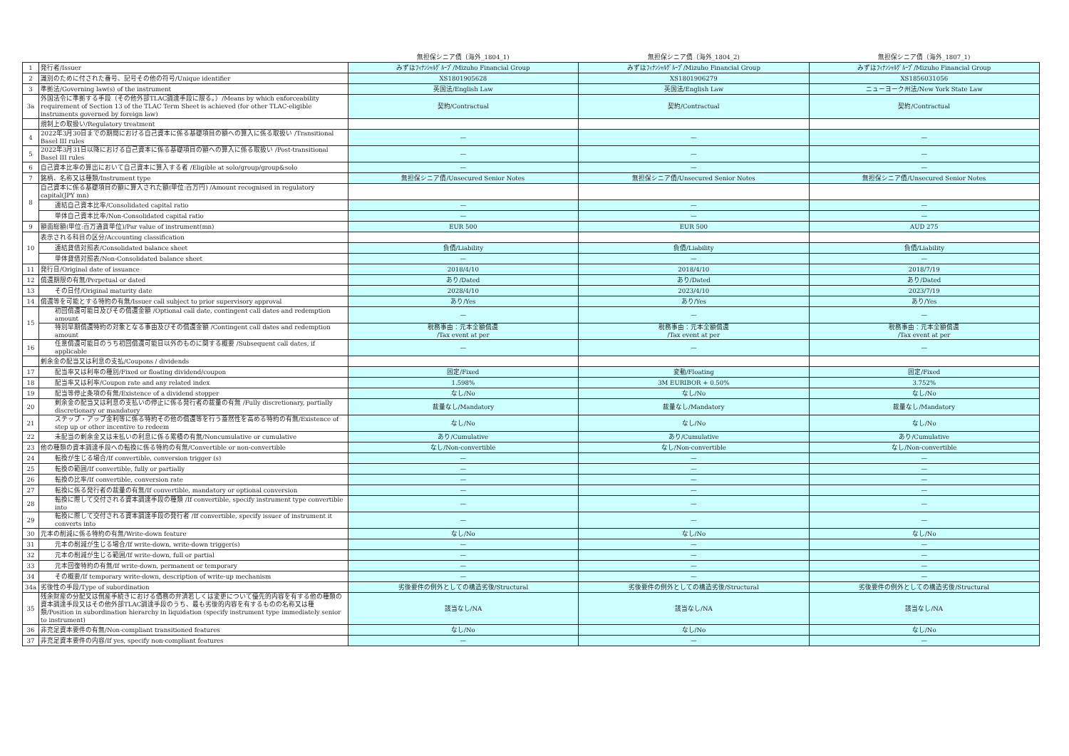| | | 無担保シニア債（海外_1804_1) | 無担保シニア債（海外_1804_2) | 無担保シニア債（海外_1807_1) |
| --- | --- | --- | --- | --- |
| 1 | 発行者/Issuer | みずほﾌｨﾅﾝｼｬﾙｸﾞﾙｰﾌﾟ/Mizuho Financial Group | みずほﾌｨﾅﾝｼｬﾙｸﾞﾙｰﾌﾟ/Mizuho Financial Group | みずほﾌｨﾅﾝｼｬﾙｸﾞﾙｰﾌﾟ/Mizuho Financial Group |
| 2 | 識別のために付された番号、記号その他の符号/Unique identifier | XS1801905628 | XS1801906279 | XS1856031056 |
| 3 | 準拠法/Governing law(s) of the instrument | 英国法/English Law | 英国法/English Law | ニューヨーク州法/New York State Law |
| 3a | 外国法令に準拠する手段（その他外部TLAC調達手段に限る。）/Means by which enforceability requirement of Section 13 of the TLAC Term Sheet is achieved (for other TLAC-eligible instruments governed by foreign law) | 契約/Contractual | 契約/Contractual | 契約/Contractual |
| | 規制上の取扱い/Regulatory treatment | | | |
| 4 | 2022年3月30日までの期間における自己資本に係る基礎項目の額への算入に係る取扱い /Transitional Basel III rules | — | — | — |
| 5 | 2022年3月31日以降における自己資本に係る基礎項目の額への算入に係る取扱い /Post-transitional Basel III rules | — | — | — |
| 6 | 自己資本比率の算出において自己資本に算入する者 /Eligible at solo/group/group&solo | — | — | — |
| 7 | 銘柄、名称又は種類/Instrument type | 無担保シニア債/Unsecured Senior Notes | 無担保シニア債/Unsecured Senior Notes | 無担保シニア債/Unsecured Senior Notes |
| 8 | 自己資本に係る基礎項目の額に算入された額(単位:百万円) /Amount recognised in regulatory capital(JPY mn) | | | |
| | 連結自己資本比率/Consolidated capital ratio | — | — | — |
| | 単体自己資本比率/Non-Consolidated capital ratio | — | — | — |
| 9 | 額面総額(単位:百万通貨単位)/Par value of instrument(mn) | EUR 500 | EUR 500 | AUD 275 |
| 10 | 表示される科目の区分/Accounting classification | | | |
| | 連結貸借対照表/Consolidated balance sheet | 負債/Liability | 負債/Liability | 負債/Liability |
| | 単体貸借対照表/Non-Consolidated balance sheet | — | — | — |
| 11 | 発行日/Original date of issuance | 2018/4/10 | 2018/4/10 | 2018/7/19 |
| 12 | 償還期限の有無/Perpetual or dated | あり/Dated | あり/Dated | あり/Dated |
| 13 | その日付/Original maturity date | 2028/4/10 | 2023/4/10 | 2023/7/19 |
| 14 | 償還等を可能とする特約の有無/Issuer call subject to prior supervisory approval | あり/Yes | あり/Yes | あり/Yes |
| 15 | 初回償還可能日及びその償還金額 /Optional call date, contingent call dates and redemption amount | — | — | — |
| | 特別早期償還特約の対象となる事由及びその償還金額 /Contingent call dates and redemption amount | 税務事由：元本全額償還 /Tax event at per | 税務事由：元本全額償還 /Tax event at per | 税務事由：元本全額償還 /Tax event at per |
| 16 | 任意償還可能日のうち初回償還可能日以外のものに関する概要 /Subsequent call dates, if applicable | — | — | — |
| | 剰余金の配当又は利息の支払/Coupons / dividends | | | |
| 17 | 配当率又は利率の種別/Fixed or floating dividend/coupon | 固定/Fixed | 変動/Floating | 固定/Fixed |
| 18 | 配当率又は利率/Coupon rate and any related index | 1.598% | 3M EURIBOR + 0.50% | 3.752% |
| 19 | 配当等停止条項の有無/Existence of a dividend stopper | なし/No | なし/No | なし/No |
| 20 | 剰余金の配当又は利息の支払いの停止に係る発行者の裁量の有無 /Fully discretionary, partially discretionary or mandatory | 裁量なし/Mandatory | 裁量なし/Mandatory | 裁量なし/Mandatory |
| 21 | ステップ・アップ金利等に係る特約その他の償還等を行う蓋然性を高める特約の有無/Existence of step up or other incentive to redeem | なし/No | なし/No | なし/No |
| 22 | 未配当の剰余金又は未払いの利息に係る累積の有無/Noncumulative or cumulative | あり/Cumulative | あり/Cumulative | あり/Cumulative |
| 23 | 他の種類の資本調達手段への転換に係る特約の有無/Convertible or non-convertible | なし/Non-convertible | なし/Non-convertible | なし/Non-convertible |
| 24 | 転換が生じる場合/If convertible, conversion trigger (s) | — | — | — |
| 25 | 転換の範囲/If convertible, fully or partially | — | — | — |
| 26 | 転換の比率/If convertible, conversion rate | — | — | — |
| 27 | 転換に係る発行者の裁量の有無/If convertible, mandatory or optional conversion | — | — | — |
| 28 | 転換に際して交付される資本調達手段の種類 /If convertible, specify instrument type convertible into | — | — | — |
| 29 | 転換に際して交付される資本調達手段の発行者 /If convertible, specify issuer of instrument it converts into | — | — | — |
| 30 | 元本の削減に係る特約の有無/Write-down feature | なし/No | なし/No | なし/No |
| 31 | 元本の削減が生じる場合/If write-down, write-down trigger(s) | — | — | — |
| 32 | 元本の削減が生じる範囲/If write-down, full or partial | — | — | — |
| 33 | 元本回復特約の有無/If write-down, permanent or temporary | — | — | — |
| 34 | その概要/If temporary write-down, description of write-up mechanism | — | — | — |
| 34a | 劣後性の手段/Type of subordination | 劣後要件の例外としての構造劣後/Structural | 劣後要件の例外としての構造劣後/Structural | 劣後要件の例外としての構造劣後/Structural |
| 35 | 残余財産の分配又は倒産手続きにおける債務の弁済若しくは変更について優先的内容を有する他の種類の資本調達手段又はその他外部TLAC調達手段のうち、最も劣後的内容を有するものの名称又は種類/Position in subordination hierarchy in liquidation (specify instrument type immediately senior to instrument) | 該当なし/NA | 該当なし/NA | 該当なし/NA |
| 36 | 非充足資本要件の有無/Non-compliant transitioned features | なし/No | なし/No | なし/No |
| 37 | 非充足資本要件の内容/If yes, specify non-compliant features | — | — | — |